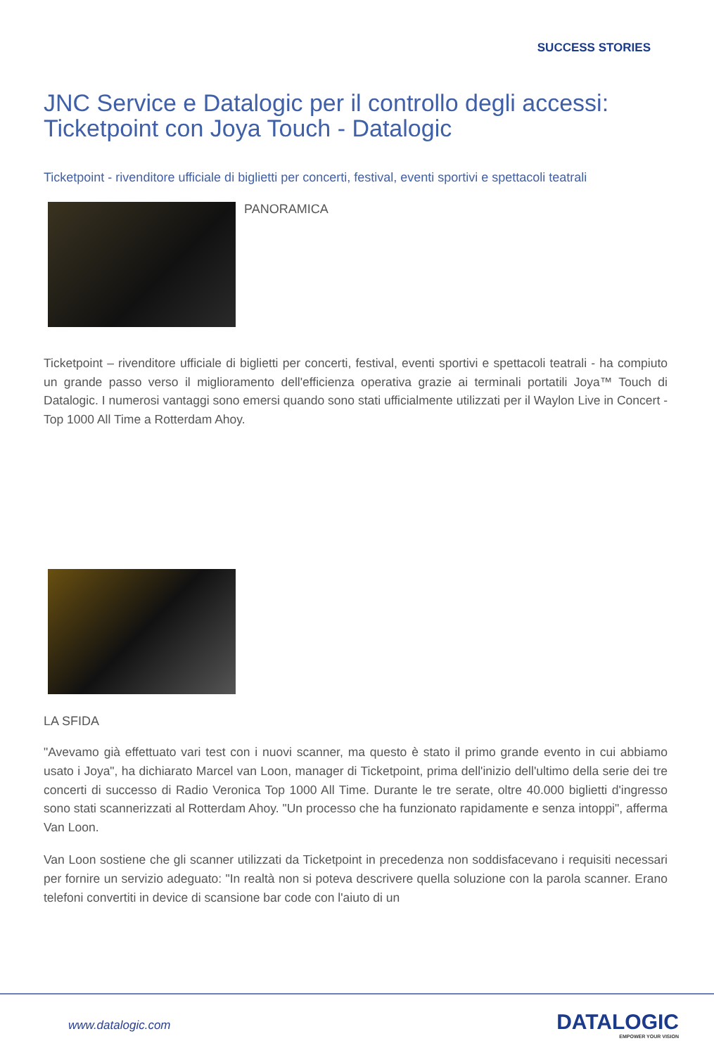SUCCESS STORIES
JNC Service e Datalogic per il controllo degli accessi: Ticketpoint con Joya Touch - Datalogic
Ticketpoint - rivenditore ufficiale di biglietti per concerti, festival, eventi sportivi e spettacoli teatrali
PANORAMICA
Ticketpoint – rivenditore ufficiale di biglietti per concerti, festival, eventi sportivi e spettacoli teatrali - ha compiuto un grande passo verso il miglioramento dell'efficienza operativa grazie ai terminali portatili Joya™ Touch di Datalogic. I numerosi vantaggi sono emersi quando sono stati ufficialmente utilizzati per il Waylon Live in Concert - Top 1000 All Time a Rotterdam Ahoy.
LA SFIDA
"Avevamo già effettuato vari test con i nuovi scanner, ma questo è stato il primo grande evento in cui abbiamo usato i Joya", ha dichiarato Marcel van Loon, manager di Ticketpoint, prima dell'inizio dell'ultimo della serie dei tre concerti di successo di Radio Veronica Top 1000 All Time. Durante le tre serate, oltre 40.000 biglietti d'ingresso sono stati scannerizzati al Rotterdam Ahoy. "Un processo che ha funzionato rapidamente e senza intoppi", afferma Van Loon.
Van Loon sostiene che gli scanner utilizzati da Ticketpoint in precedenza non soddisfacevano i requisiti necessari per fornire un servizio adeguato: "In realtà non si poteva descrivere quella soluzione con la parola scanner. Erano telefoni convertiti in device di scansione bar code con l'aiuto di un
www.datalogic.com DATALOGIC
EMPOWER YOUR VISION